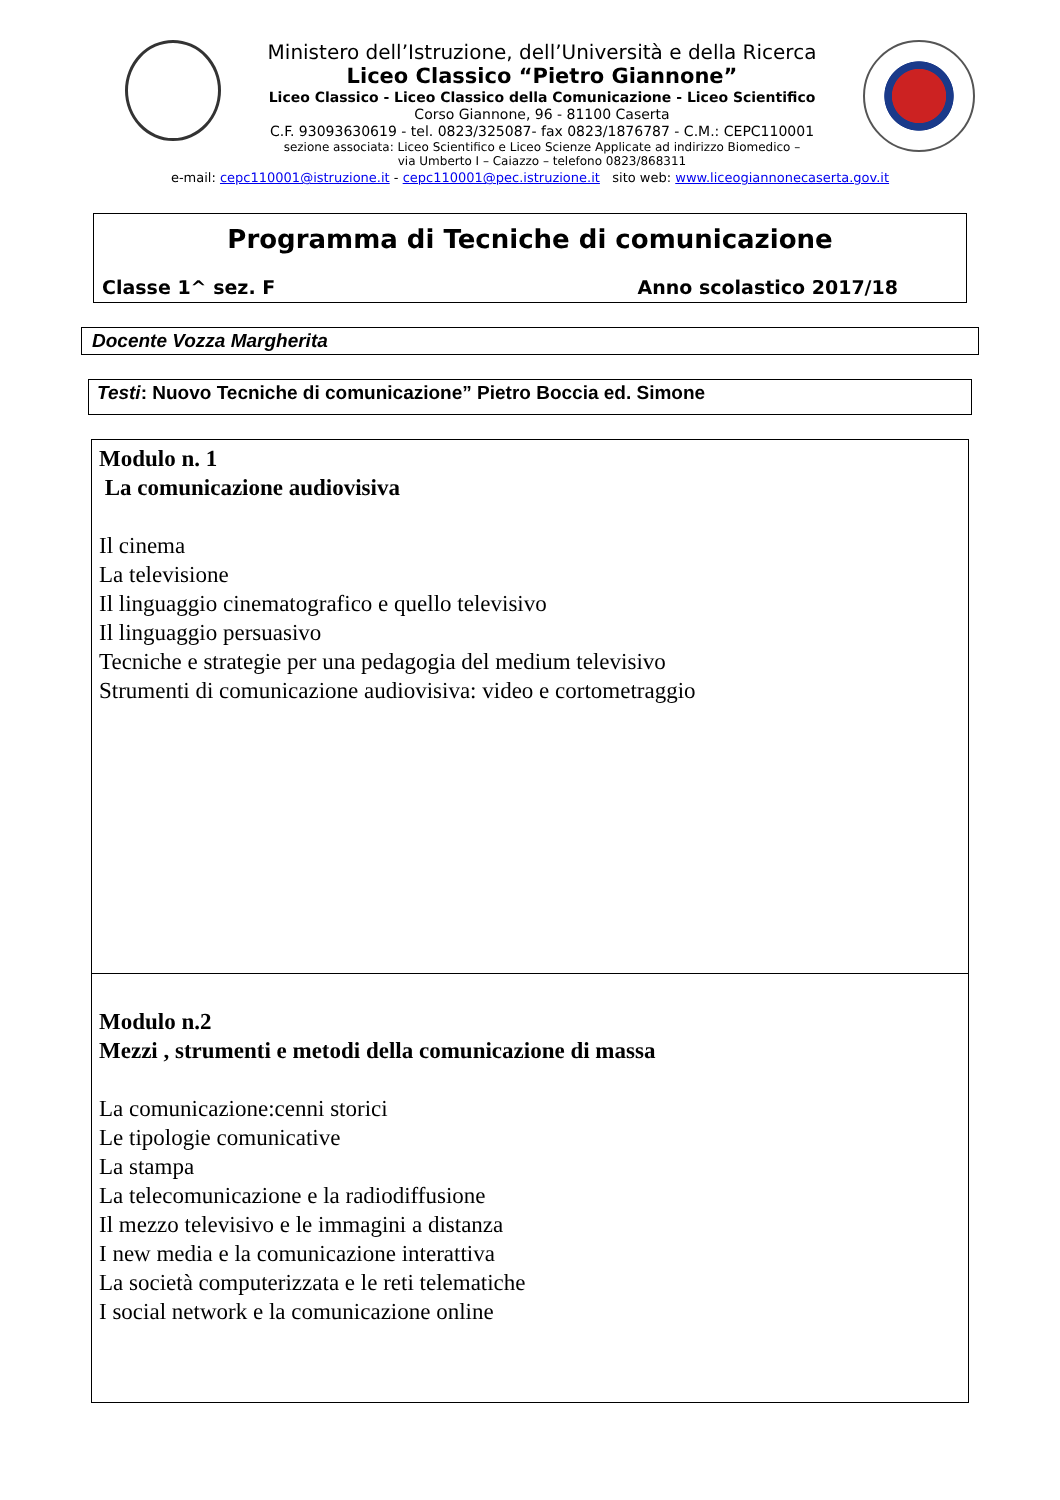Ministero dell’Istruzione, dell’Università e della Ricerca
Liceo Classico “Pietro Giannone”
Liceo Classico - Liceo Classico della Comunicazione - Liceo Scientifico
Corso Giannone, 96 - 81100 Caserta
C.F. 93093630619 - tel. 0823/325087- fax 0823/1876787 - C.M.: CEPC110001
sezione associata: Liceo Scientifico e Liceo Scienze Applicate ad indirizzo Biomedico –
via Umberto I – Caiazzo – telefono 0823/868311
e-mail: cepc110001@istruzione.it - cepc110001@pec.istruzione.it sito web: www.liceogiannonecaserta.gov.it
Programma di Tecniche di comunicazione
Classe 1^ sez. F Anno scolastico 2017/18
Docente Vozza Margherita
Testi: Nuovo Tecniche di comunicazione” Pietro Boccia ed. Simone
| Modulo n. 1 La comunicazione audiovisiva Il cinema La televisione Il linguaggio cinematografico e quello televisivo Il linguaggio persuasivo Tecniche e strategie per una pedagogia del medium televisivo Strumenti di comunicazione audiovisiva: video e cortometraggio |
| Modulo n.2 Mezzi , strumenti e metodi della comunicazione di massa La comunicazione:cenni storici Le tipologie comunicative La stampa La telecomunicazione e la radiodiffusione Il mezzo televisivo e le immagini a distanza I new media e la comunicazione interattiva La società computerizzata e le reti telematiche I social network e la comunicazione online |